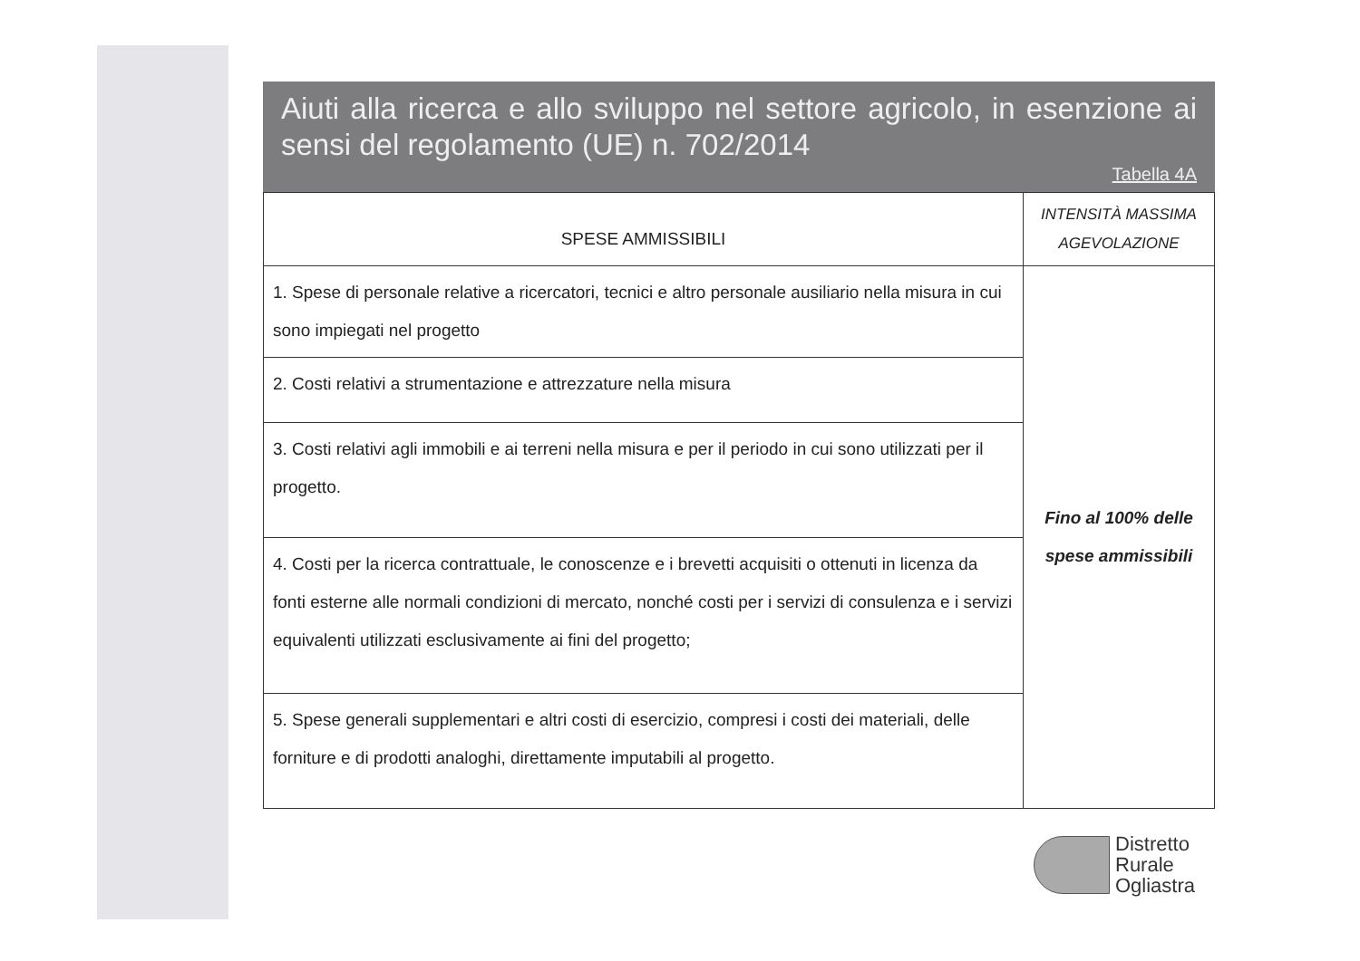Aiuti alla ricerca e allo sviluppo nel settore agricolo, in esenzione ai sensi del regolamento (UE) n. 702/2014
Tabella 4A
| SPESE AMMISSIBILI | INTENSITÀ MASSIMA AGEVOLAZIONE |
| --- | --- |
| 1. Spese di personale relative a ricercatori, tecnici e altro personale ausiliario nella misura in cui sono impiegati nel progetto | Fino al 100% delle spese ammissibili |
| 2. Costi relativi a strumentazione e attrezzature nella misura | |
| 3. Costi relativi agli immobili e ai terreni nella misura e per il periodo in cui sono utilizzati per il progetto. | |
| 4. Costi per la ricerca contrattuale, le conoscenze e i brevetti acquisiti o ottenuti in licenza da fonti esterne alle normali condizioni di mercato, nonché costi per i servizi di consulenza e i servizi equivalenti utilizzati esclusivamente ai fini del progetto; | |
| 5. Spese generali supplementari e altri costi di esercizio, compresi i costi dei materiali, delle forniture e di prodotti analoghi, direttamente imputabili al progetto. | |
Distretto
Rurale
Ogliastra